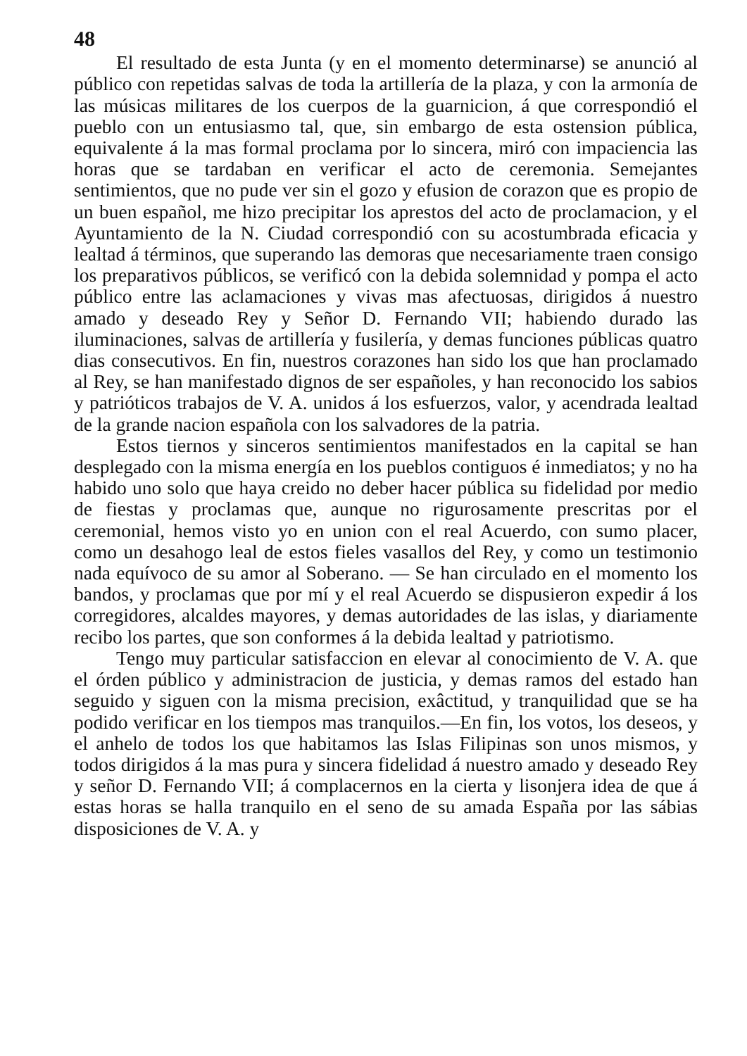48
El resultado de esta Junta (y en el momento determinarse) se anunció al público con repetidas salvas de toda la artillería de la plaza, y con la armonía de las músicas militares de los cuerpos de la guarnicion, á que correspondió el pueblo con un entusiasmo tal, que, sin embargo de esta ostension pública, equivalente á la mas formal proclama por lo sincera, miró con impaciencia las horas que se tardaban en verificar el acto de ceremonia. Semejantes sentimientos, que no pude ver sin el gozo y efusion de corazon que es propio de un buen español, me hizo precipitar los aprestos del acto de proclamacion, y el Ayuntamiento de la N. Ciudad correspondió con su acostumbrada eficacia y lealtad á términos, que superando las demoras que necesariamente traen consigo los preparativos públicos, se verificó con la debida solemnidad y pompa el acto público entre las aclamaciones y vivas mas afectuosas, dirigidos á nuestro amado y deseado Rey y Señor D. Fernando VII; habiendo durado las iluminaciones, salvas de artillería y fusilería, y demas funciones públicas quatro dias consecutivos. En fin, nuestros corazones han sido los que han proclamado al Rey, se han manifestado dignos de ser españoles, y han reconocido los sabios y patrióticos trabajos de V. A. unidos á los esfuerzos, valor, y acendrada lealtad de la grande nacion española con los salvadores de la patria.
Estos tiernos y sinceros sentimientos manifestados en la capital se han desplegado con la misma energía en los pueblos contiguos é inmediatos; y no ha habido uno solo que haya creido no deber hacer pública su fidelidad por medio de fiestas y proclamas que, aunque no rigurosamente prescritas por el ceremonial, hemos visto yo en union con el real Acuerdo, con sumo placer, como un desahogo leal de estos fieles vasallos del Rey, y como un testimonio nada equívoco de su amor al Soberano. — Se han circulado en el momento los bandos, y proclamas que por mí y el real Acuerdo se dispusieron expedir á los corregidores, alcaldes mayores, y demas autoridades de las islas, y diariamente recibo los partes, que son conformes á la debida lealtad y patriotismo.
Tengo muy particular satisfaccion en elevar al conocimiento de V. A. que el órden público y administracion de justicia, y demas ramos del estado han seguido y siguen con la misma precision, exâctitud, y tranquilidad que se ha podido verificar en los tiempos mas tranquilos.—En fin, los votos, los deseos, y el anhelo de todos los que habitamos las Islas Filipinas son unos mismos, y todos dirigidos á la mas pura y sincera fidelidad á nuestro amado y deseado Rey y señor D. Fernando VII; á complacernos en la cierta y lisonjera idea de que á estas horas se halla tranquilo en el seno de su amada España por las sábias disposiciones de V. A. y